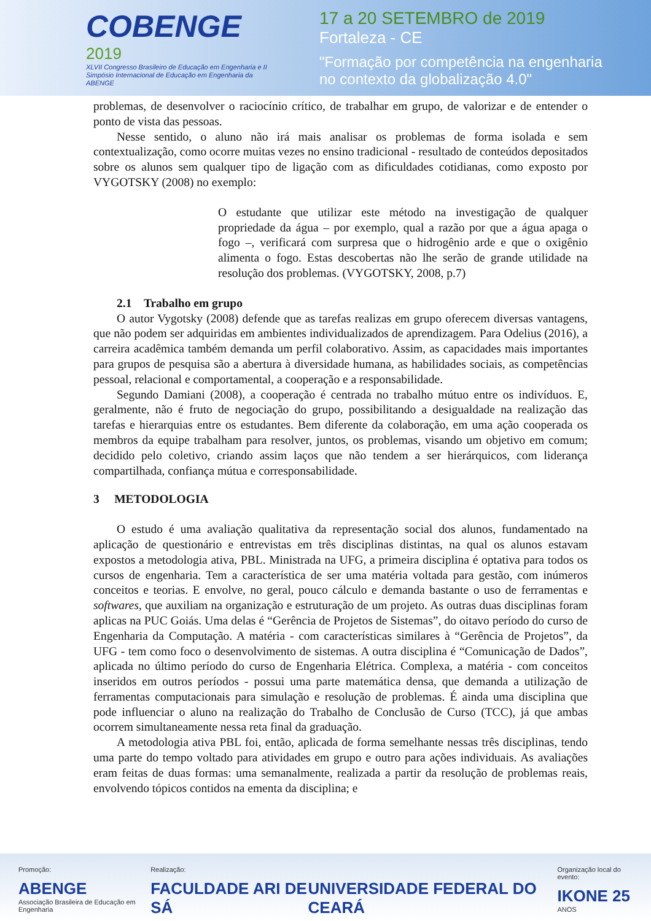COBENGE
2019
XLVII Congresso Brasileiro de Educação em Engenharia e II Simpósio Internacional de Educação em Engenharia da ABENGE
17 a 20 SETEMBRO de 2019
Fortaleza - CE
"Formação por competência na engenharia
no contexto da globalização 4.0"
problemas, de desenvolver o raciocínio crítico, de trabalhar em grupo, de valorizar e de entender o ponto de vista das pessoas.
Nesse sentido, o aluno não irá mais analisar os problemas de forma isolada e sem contextualização, como ocorre muitas vezes no ensino tradicional - resultado de conteúdos depositados sobre os alunos sem qualquer tipo de ligação com as dificuldades cotidianas, como exposto por VYGOTSKY (2008) no exemplo:
O estudante que utilizar este método na investigação de qualquer propriedade da água – por exemplo, qual a razão por que a água apaga o fogo –, verificará com surpresa que o hidrogênio arde e que o oxigênio alimenta o fogo. Estas descobertas não lhe serão de grande utilidade na resolução dos problemas. (VYGOTSKY, 2008, p.7)
2.1 Trabalho em grupo
O autor Vygotsky (2008) defende que as tarefas realizas em grupo oferecem diversas vantagens, que não podem ser adquiridas em ambientes individualizados de aprendizagem. Para Odelius (2016), a carreira acadêmica também demanda um perfil colaborativo. Assim, as capacidades mais importantes para grupos de pesquisa são a abertura à diversidade humana, as habilidades sociais, as competências pessoal, relacional e comportamental, a cooperação e a responsabilidade.
Segundo Damiani (2008), a cooperação é centrada no trabalho mútuo entre os indivíduos. E, geralmente, não é fruto de negociação do grupo, possibilitando a desigualdade na realização das tarefas e hierarquias entre os estudantes. Bem diferente da colaboração, em uma ação cooperada os membros da equipe trabalham para resolver, juntos, os problemas, visando um objetivo em comum; decidido pelo coletivo, criando assim laços que não tendem a ser hierárquicos, com liderança compartilhada, confiança mútua e corresponsabilidade.
3 METODOLOGIA
O estudo é uma avaliação qualitativa da representação social dos alunos, fundamentado na aplicação de questionário e entrevistas em três disciplinas distintas, na qual os alunos estavam expostos a metodologia ativa, PBL. Ministrada na UFG, a primeira disciplina é optativa para todos os cursos de engenharia. Tem a característica de ser uma matéria voltada para gestão, com inúmeros conceitos e teorias. E envolve, no geral, pouco cálculo e demanda bastante o uso de ferramentas e softwares, que auxiliam na organização e estruturação de um projeto. As outras duas disciplinas foram aplicas na PUC Goiás. Uma delas é “Gerência de Projetos de Sistemas”, do oitavo período do curso de Engenharia da Computação. A matéria - com características similares à “Gerência de Projetos”, da UFG - tem como foco o desenvolvimento de sistemas. A outra disciplina é “Comunicação de Dados”, aplicada no último período do curso de Engenharia Elétrica. Complexa, a matéria - com conceitos inseridos em outros períodos - possui uma parte matemática densa, que demanda a utilização de ferramentas computacionais para simulação e resolução de problemas. É ainda uma disciplina que pode influenciar o aluno na realização do Trabalho de Conclusão de Curso (TCC), já que ambas ocorrem simultaneamente nessa reta final da graduação.
A metodologia ativa PBL foi, então, aplicada de forma semelhante nessas três disciplinas, tendo uma parte do tempo voltado para atividades em grupo e outro para ações individuais. As avaliações eram feitas de duas formas: uma semanalmente, realizada a partir da resolução de problemas reais, envolvendo tópicos contidos na ementa da disciplina; e
Promoção:
ABENGE
Associação Brasileira de Educação em Engenharia
Realização:
FACULDADE ARI DE SÁ
UNIVERSIDADE FEDERAL DO CEARÁ
Organização local do evento:
IKONE 25
ANOS